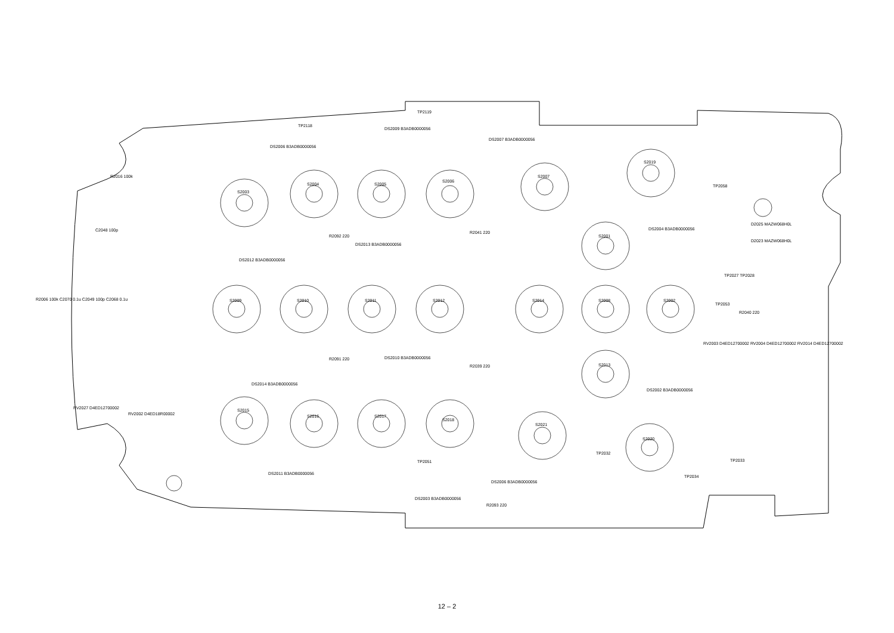S2003
S2004 S2005
S2006
S2007
S2019
S2001
S2009 S2010 S2011 S2012 S2014 S2008 S2002
S2013
S2015
S2016 S2017
S2018
S2021
S2020
DS2006 B3ADB0000056
DS2009 B3ADB0000056
DS2007 B3ADB0000056
DS2004 B3ADB0000056
D2025 MAZW068H0L
D2023 MAZW068H0L
DS2013 B3ADB0000056
DS2012 B3ADB0000056
DS2010 B3ADB0000056
DS2014 B3ADB0000056
DS2002 B3ADB0000056
DS2011 B3ADB0000056
DS2003 B3ADB0000056
DS2006 B3ADB0000056
RV2003 D4ED12700002 RV2004 D4ED12700002 RV2014 D4ED12700002
RV2027 D4ED12700002
RV2002 D4ED18R00002
R2006 100k C2070 0.1u C2049 100p C2068 0.1u
C2048 100p
R2016 100k
TP2119
TP2118
TP2058
TP2027 TP2028
TP2053
R2040 220
R2092 220
R2041 220
R2091 220
R2039 220
R2093 220
TP2051
TP2032
TP2034
TP2033
12 – 2